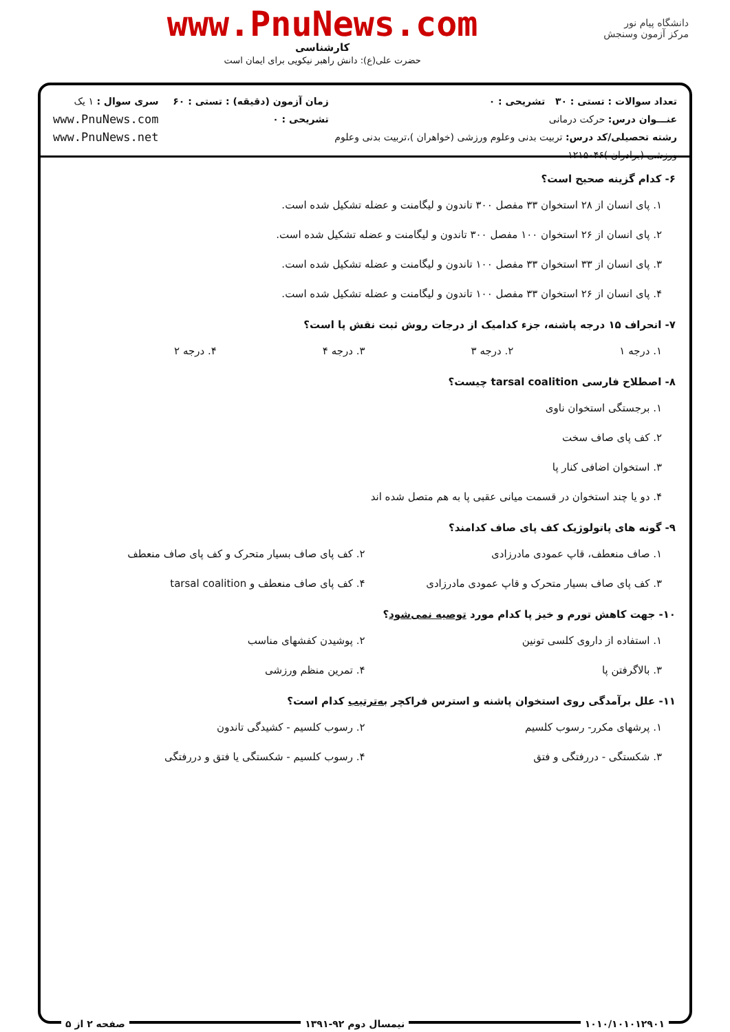دانشگاه پیام نور
مرکز آزمون وسنجش
www.PnuNews.com
کارشناسی
حضرت علی(ع): دانش راهبر نیکویی برای ایمان است
تعداد سوالات : تستی : ۳۰ تشریحی : ۰
عنـــوان درس: حرکت درمانی
رشته تحصیلی/کد درس: تربیت بدنی وعلوم ورزشی (خواهران )،تربیت بدنی وعلوم ورزشی (برادران )۱۲۱۵۰۴۶
زمان آزمون (دقیقه) : تستی : ۶۰ تشریحی : ۰
سری سوال : ۱ یک
www.PnuNews.com
www.PnuNews.net
۶- کدام گزینه صحیح است؟
۱. پای انسان از ۲۸ استخوان ۳۳ مفصل ۳۰۰ تاندون و لیگامنت و عضله تشکیل شده است.
۲. پای انسان از ۲۶ استخوان ۱۰۰ مفصل ۳۰۰ تاندون و لیگامنت و عضله تشکیل شده است.
۳. پای انسان از ۳۳ استخوان ۳۳ مفصل ۱۰۰ تاندون و لیگامنت و عضله تشکیل شده است.
۴. پای انسان از ۲۶ استخوان ۳۳ مفصل ۱۰۰ تاندون و لیگامنت و عضله تشکیل شده است.
۷- انحراف ۱۵ درجه پاشنه، جزء کدامیک از درجات روش ثبت نقش پا است؟
۱. درجه ۱ ۲. درجه ۳ ۳. درجه ۴ ۴. درجه ۲
۸- اصطلاح فارسی tarsal coalition چیست؟
۱. برجستگی استخوان ناوی
۲. کف پای صاف سخت
۳. استخوان اضافی کنار پا
۴. دو یا چند استخوان در قسمت میانی عقبی پا به هم متصل شده اند
۹- گونه های پاتولوژیک کف پای صاف کدامند؟
۱. صاف منعطف، قاپ عمودی مادرزادی ۲. کف پای صاف بسیار متحرک و کف پای صاف منعطف
۳. کف پای صاف بسیار متحرک و قاپ عمودی مادرزادی ۴. کف پای صاف منعطف و tarsal coalition
۱۰- جهت کاهش تورم و خیز پا کدام مورد توصیه نمی‌شود؟
۱. استفاده از داروی کلسی تونین ۲. پوشیدن کفشهای مناسب
۳. بالاگرفتن پا ۴. تمرین منظم ورزشی
۱۱- علل برآمدگی روی استخوان پاشنه و استرس فراکچر به‌ترتیب کدام است؟
۱. پرشهای مکرر- رسوب کلسیم ۲. رسوب کلسیم - کشیدگی تاندون
۳. شکستگی - دررفتگی و فتق ۴. رسوب کلسیم - شکستگی یا فتق و دررفتگی
۱۰۱۰/۱۰۱۰۱۲۹۰۱ نیمسال دوم ۹۲-۱۳۹۱ صفحه ۲ از ۵